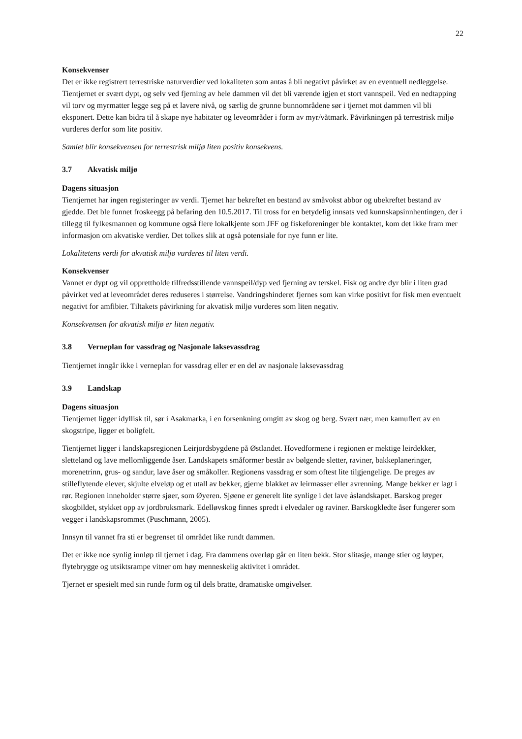22
Konsekvenser
Det er ikke registrert terrestriske naturverdier ved lokaliteten som antas å bli negativt påvirket av en eventuell nedleggelse. Tientjernet er svært dypt, og selv ved fjerning av hele dammen vil det bli værende igjen et stort vannspeil. Ved en nedtapping vil torv og myrmatter legge seg på et lavere nivå, og særlig de grunne bunnområdene sør i tjernet mot dammen vil bli eksponert. Dette kan bidra til å skape nye habitater og leveområder i form av myr/våtmark. Påvirkningen på terrestrisk miljø vurderes derfor som lite positiv.
Samlet blir konsekvensen for terrestrisk miljø liten positiv konsekvens.
3.7 Akvatisk miljø
Dagens situasjon
Tientjernet har ingen registeringer av verdi. Tjernet har bekreftet en bestand av småvokst abbor og ubekreftet bestand av gjedde. Det ble funnet froskeegg på befaring den 10.5.2017. Til tross for en betydelig innsats ved kunnskapsinnhentingen, der i tillegg til fylkesmannen og kommune også flere lokalkjente som JFF og fiskeforeninger ble kontaktet, kom det ikke fram mer informasjon om akvatiske verdier. Det tolkes slik at også potensiale for nye funn er lite.
Lokalitetens verdi for akvatisk miljø vurderes til liten verdi.
Konsekvenser
Vannet er dypt og vil opprettholde tilfredsstillende vannspeil/dyp ved fjerning av terskel. Fisk og andre dyr blir i liten grad påvirket ved at leveområdet deres reduseres i størrelse. Vandringshinderet fjernes som kan virke positivt for fisk men eventuelt negativt for amfibier. Tiltakets påvirkning for akvatisk miljø vurderes som liten negativ.
Konsekvensen for akvatisk miljø er liten negativ.
3.8 Verneplan for vassdrag og Nasjonale laksevassdrag
Tientjernet inngår ikke i verneplan for vassdrag eller er en del av nasjonale laksevassdrag
3.9 Landskap
Dagens situasjon
Tientjernet ligger idyllisk til, sør i Asakmarka, i en forsenkning omgitt av skog og berg. Svært nær, men kamuflert av en skogstripe, ligger et boligfelt.
Tientjernet ligger i landskapsregionen Leirjordsbygdene på Østlandet. Hovedformene i regionen er mektige leirdekker, sletteland og lave mellomliggende åser. Landskapets småformer består av bølgende sletter, raviner, bakkeplaneringer, morenetrinn, grus- og sandur, lave åser og småkoller. Regionens vassdrag er som oftest lite tilgjengelige. De preges av stilleflytende elever, skjulte elveløp og et utall av bekker, gjerne blakket av leirmasser eller avrenning. Mange bekker er lagt i rør. Regionen inneholder større sjøer, som Øyeren. Sjøene er generelt lite synlige i det lave åslandskapet. Barskog preger skogbildet, stykket opp av jordbruksmark. Edelløvskog finnes spredt i elvedaler og raviner. Barskogkledte åser fungerer som vegger i landskapsrommet (Puschmann, 2005).
Innsyn til vannet fra sti er begrenset til området like rundt dammen.
Det er ikke noe synlig innløp til tjernet i dag. Fra dammens overløp går en liten bekk. Stor slitasje, mange stier og løyper, flytebrygge og utsiktsrampe vitner om høy menneskelig aktivitet i området.
Tjernet er spesielt med sin runde form og til dels bratte, dramatiske omgivelser.